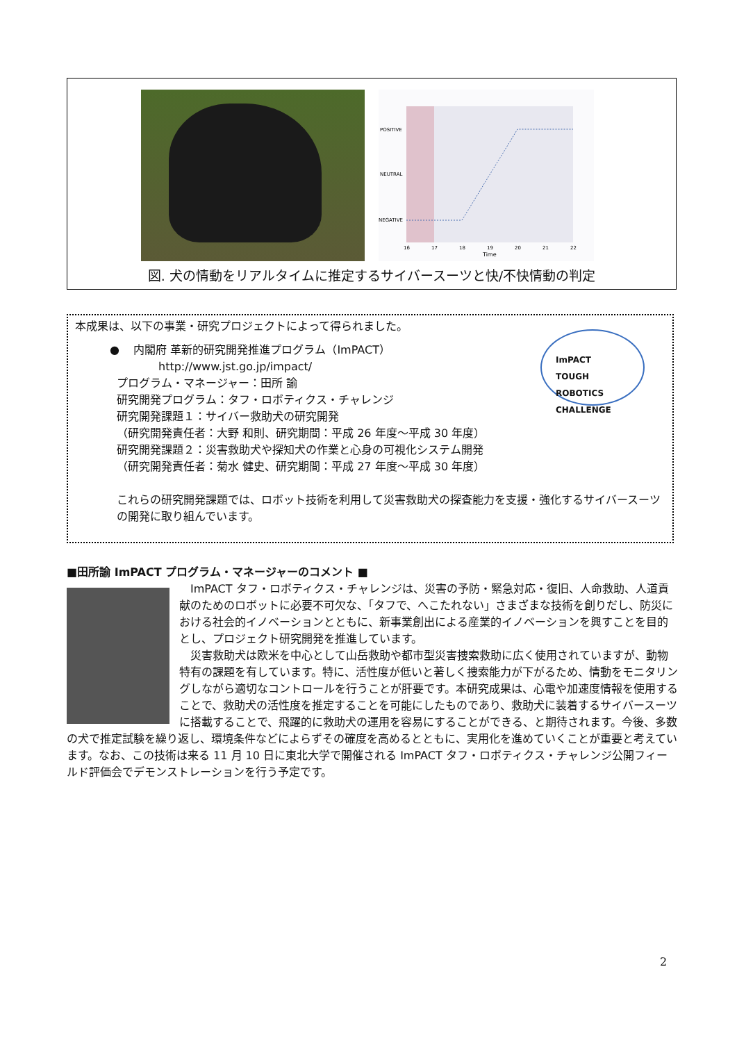POSITIVE
NEUTRAL
NEGATIVE
16
17
18
19
20
21
22
Time
図. 犬の情動をリアルタイムに推定するサイバースーツと快/不快情動の判定
ImPACT
TOUGH
ROBOTICS
CHALLENGE
本成果は、以下の事業・研究プロジェクトによって得られました。
● 内閣府 革新的研究開発推進プログラム（ImPACT）
http://www.jst.go.jp/impact/
プログラム・マネージャー：田所 諭
研究開発プログラム：タフ・ロボティクス・チャレンジ
研究開発課題１：サイバー救助犬の研究開発
（研究開発責任者：大野 和則、研究期間：平成 26 年度～平成 30 年度）
研究開発課題２：災害救助犬や探知犬の作業と心身の可視化システム開発
（研究開発責任者：菊水 健史、研究期間：平成 27 年度～平成 30 年度）
これらの研究開発課題では、ロボット技術を利用して災害救助犬の探査能力を支援・強化するサイバースーツの開発に取り組んでいます。
■田所諭 ImPACT プログラム・マネージャーのコメント ■
　ImPACT タフ・ロボティクス・チャレンジは、災害の予防・緊急対応・復旧、人命救助、人道貢献のためのロボットに必要不可欠な、「タフで、へこたれない」さまざまな技術を創りだし、防災における社会的イノベーションとともに、新事業創出による産業的イノベーションを興すことを目的とし、プロジェクト研究開発を推進しています。
　災害救助犬は欧米を中心として山岳救助や都市型災害捜索救助に広く使用されていますが、動物特有の課題を有しています。特に、活性度が低いと著しく捜索能力が下がるため、情動をモニタリングしながら適切なコントロールを行うことが肝要です。本研究成果は、心電や加速度情報を使用することで、救助犬の活性度を推定することを可能にしたものであり、救助犬に装着するサイバースーツに搭載することで、飛躍的に救助犬の運用を容易にすることができる、と期待されます。今後、多数の犬で推定試験を繰り返し、環境条件などによらずその確度を高めるとともに、実用化を進めていくことが重要と考えています。なお、この技術は来る 11 月 10 日に東北大学で開催される ImPACT タフ・ロボティクス・チャレンジ公開フィールド評価会でデモンストレーションを行う予定です。
2